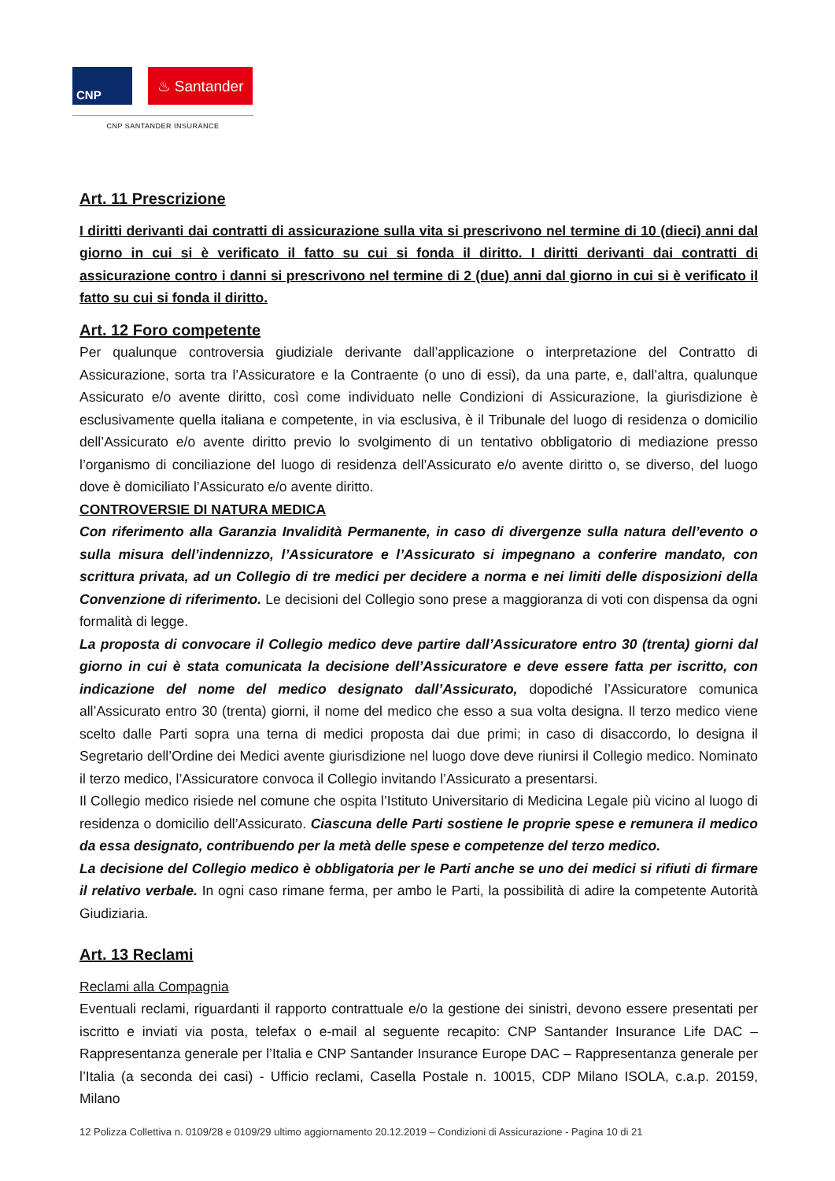CNP
♨ Santander
CNP SANTANDER INSURANCE
Art. 11 Prescrizione
I diritti derivanti dai contratti di assicurazione sulla vita si prescrivono nel termine di 10 (dieci) anni dal giorno in cui si è verificato il fatto su cui si fonda il diritto. I diritti derivanti dai contratti di assicurazione contro i danni si prescrivono nel termine di 2 (due) anni dal giorno in cui si è verificato il fatto su cui si fonda il diritto.
Art. 12 Foro competente
Per qualunque controversia giudiziale derivante dall’applicazione o interpretazione del Contratto di Assicurazione, sorta tra l’Assicuratore e la Contraente (o uno di essi), da una parte, e, dall’altra, qualunque Assicurato e/o avente diritto, così come individuato nelle Condizioni di Assicurazione, la giurisdizione è esclusivamente quella italiana e competente, in via esclusiva, è il Tribunale del luogo di residenza o domicilio dell’Assicurato e/o avente diritto previo lo svolgimento di un tentativo obbligatorio di mediazione presso l’organismo di conciliazione del luogo di residenza dell’Assicurato e/o avente diritto o, se diverso, del luogo dove è domiciliato l’Assicurato e/o avente diritto.
CONTROVERSIE DI NATURA MEDICA
Con riferimento alla Garanzia Invalidità Permanente, in caso di divergenze sulla natura dell’evento o sulla misura dell’indennizzo, l’Assicuratore e l’Assicurato si impegnano a conferire mandato, con scrittura privata, ad un Collegio di tre medici per decidere a norma e nei limiti delle disposizioni della Convenzione di riferimento. Le decisioni del Collegio sono prese a maggioranza di voti con dispensa da ogni formalità di legge.
La proposta di convocare il Collegio medico deve partire dall’Assicuratore entro 30 (trenta) giorni dal giorno in cui è stata comunicata la decisione dell’Assicuratore e deve essere fatta per iscritto, con indicazione del nome del medico designato dall’Assicurato, dopodiché l’Assicuratore comunica all’Assicurato entro 30 (trenta) giorni, il nome del medico che esso a sua volta designa. Il terzo medico viene scelto dalle Parti sopra una terna di medici proposta dai due primi; in caso di disaccordo, lo designa il Segretario dell’Ordine dei Medici avente giurisdizione nel luogo dove deve riunirsi il Collegio medico. Nominato il terzo medico, l’Assicuratore convoca il Collegio invitando l’Assicurato a presentarsi.
Il Collegio medico risiede nel comune che ospita l’Istituto Universitario di Medicina Legale più vicino al luogo di residenza o domicilio dell’Assicurato. Ciascuna delle Parti sostiene le proprie spese e remunera il medico da essa designato, contribuendo per la metà delle spese e competenze del terzo medico.
La decisione del Collegio medico è obbligatoria per le Parti anche se uno dei medici si rifiuti di firmare il relativo verbale. In ogni caso rimane ferma, per ambo le Parti, la possibilità di adire la competente Autorità Giudiziaria.
Art. 13 Reclami
Reclami alla Compagnia
Eventuali reclami, riguardanti il rapporto contrattuale e/o la gestione dei sinistri, devono essere presentati per iscritto e inviati via posta, telefax o e-mail al seguente recapito: CNP Santander Insurance Life DAC – Rappresentanza generale per l’Italia e CNP Santander Insurance Europe DAC – Rappresentanza generale per l’Italia (a seconda dei casi) - Ufficio reclami, Casella Postale n. 10015, CDP Milano ISOLA, c.a.p. 20159, Milano
12 Polizza Collettiva n. 0109/28 e 0109/29 ultimo aggiornamento 20.12.2019 – Condizioni di Assicurazione - Pagina 10 di 21